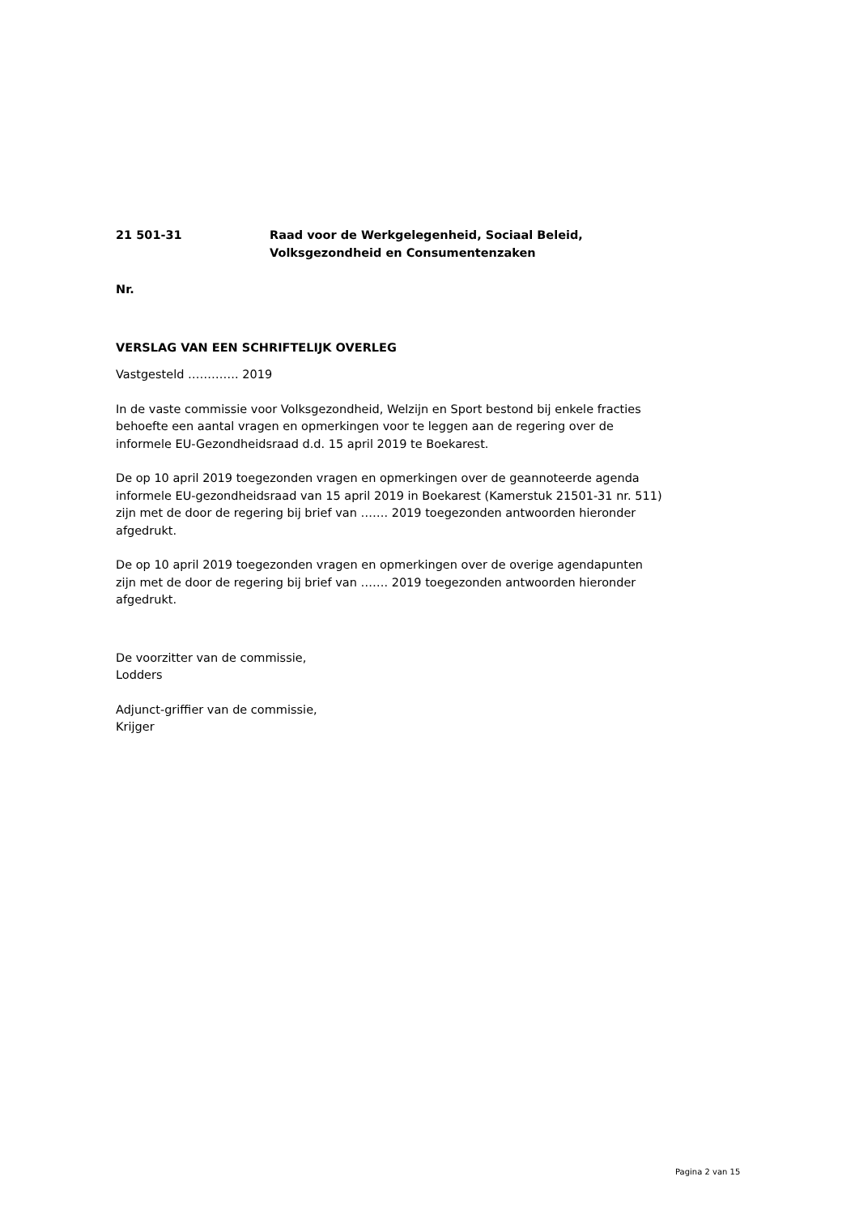21 501-31 Raad voor de Werkgelegenheid, Sociaal Beleid,
Volksgezondheid en Consumentenzaken
Nr.
VERSLAG VAN EEN SCHRIFTELIJK OVERLEG
Vastgesteld …………. 2019
In de vaste commissie voor Volksgezondheid, Welzijn en Sport bestond bij enkele fracties behoefte een aantal vragen en opmerkingen voor te leggen aan de regering over de informele EU-Gezondheidsraad d.d. 15 april 2019 te Boekarest.
De op 10 april 2019 toegezonden vragen en opmerkingen over de geannoteerde agenda informele EU-gezondheidsraad van 15 april 2019 in Boekarest (Kamerstuk 21501-31 nr. 511) zijn met de door de regering bij brief van ……. 2019 toegezonden antwoorden hieronder afgedrukt.
De op 10 april 2019 toegezonden vragen en opmerkingen over de overige agendapunten zijn met de door de regering bij brief van ……. 2019 toegezonden antwoorden hieronder afgedrukt.
De voorzitter van de commissie,
Lodders
Adjunct-griffier van de commissie,
Krijger
Pagina 2 van 15